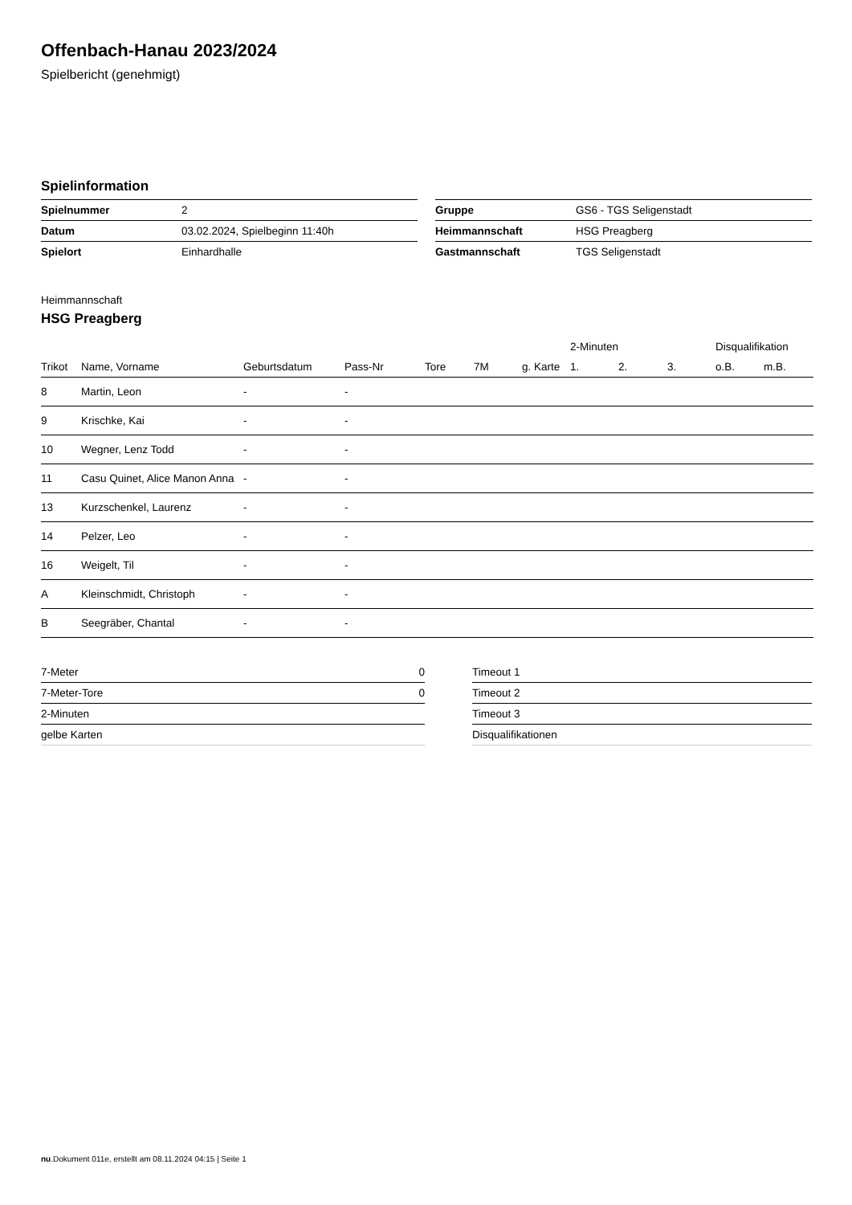Offenbach-Hanau 2023/2024
Spielbericht (genehmigt)
Spielinformation
| Spielnummer | 2 |
| Datum | 03.02.2024, Spielbeginn 11:40h |
| Spielort | Einhardhalle |
| Gruppe | GS6 - TGS Seligenstadt |
| Heimmannschaft | HSG Preagberg |
| Gastmannschaft | TGS Seligenstadt |
Heimmannschaft
HSG Preagberg
| | | | | | | | 2-Minuten | | | Disqualifikation | |
| --- | --- | --- | --- | --- | --- | --- | --- | --- | --- | --- | --- |
| Trikot | Name, Vorname | Geburtsdatum | Pass-Nr | Tore | 7M | g. Karte | 1. | 2. | 3. | o.B. | m.B. |
| 8 | Martin, Leon | - | - | | | | | | | | |
| 9 | Krischke, Kai | - | - | | | | | | | | |
| 10 | Wegner, Lenz Todd | - | - | | | | | | | | |
| 11 | Casu Quinet, Alice Manon Anna | - | - | | | | | | | | |
| 13 | Kurzschenkel, Laurenz | - | - | | | | | | | | |
| 14 | Pelzer, Leo | - | - | | | | | | | | |
| 16 | Weigelt, Til | - | - | | | | | | | | |
| A | Kleinschmidt, Christoph | - | - | | | | | | | | |
| B | Seegräber, Chantal | - | - | | | | | | | | |
| 7-Meter | 0 |
| 7-Meter-Tore | 0 |
| 2-Minuten | |
| gelbe Karten | |
| Timeout 1 |
| Timeout 2 |
| Timeout 3 |
| Disqualifikationen |
nu.Dokument 011e, erstellt am 08.11.2024 04:15 | Seite 1